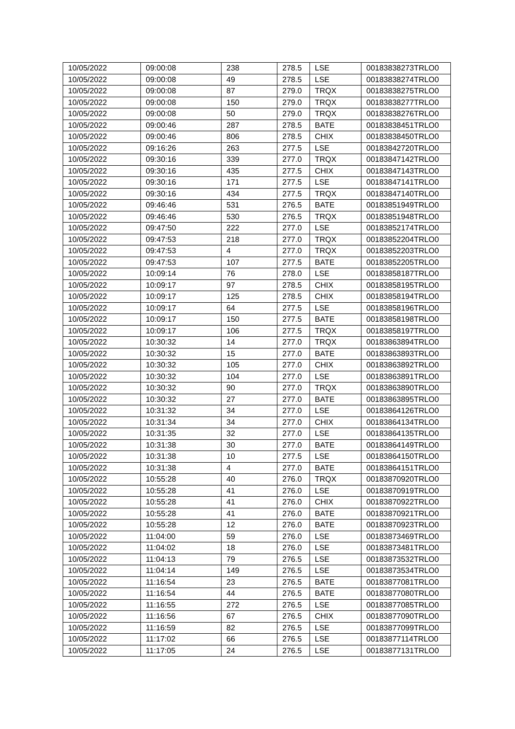| 10/05/2022 | 09:00:08 | 238 | 278.5 | LSE | 00183838273TRLO0 |
| 10/05/2022 | 09:00:08 | 49 | 278.5 | LSE | 00183838274TRLO0 |
| 10/05/2022 | 09:00:08 | 87 | 279.0 | TRQX | 00183838275TRLO0 |
| 10/05/2022 | 09:00:08 | 150 | 279.0 | TRQX | 00183838277TRLO0 |
| 10/05/2022 | 09:00:08 | 50 | 279.0 | TRQX | 00183838276TRLO0 |
| 10/05/2022 | 09:00:46 | 287 | 278.5 | BATE | 00183838451TRLO0 |
| 10/05/2022 | 09:00:46 | 806 | 278.5 | CHIX | 00183838450TRLO0 |
| 10/05/2022 | 09:16:26 | 263 | 277.5 | LSE | 00183842720TRLO0 |
| 10/05/2022 | 09:30:16 | 339 | 277.0 | TRQX | 00183847142TRLO0 |
| 10/05/2022 | 09:30:16 | 435 | 277.5 | CHIX | 00183847143TRLO0 |
| 10/05/2022 | 09:30:16 | 171 | 277.5 | LSE | 00183847141TRLO0 |
| 10/05/2022 | 09:30:16 | 434 | 277.5 | TRQX | 00183847140TRLO0 |
| 10/05/2022 | 09:46:46 | 531 | 276.5 | BATE | 00183851949TRLO0 |
| 10/05/2022 | 09:46:46 | 530 | 276.5 | TRQX | 00183851948TRLO0 |
| 10/05/2022 | 09:47:50 | 222 | 277.0 | LSE | 00183852174TRLO0 |
| 10/05/2022 | 09:47:53 | 218 | 277.0 | TRQX | 00183852204TRLO0 |
| 10/05/2022 | 09:47:53 | 4 | 277.0 | TRQX | 00183852203TRLO0 |
| 10/05/2022 | 09:47:53 | 107 | 277.5 | BATE | 00183852205TRLO0 |
| 10/05/2022 | 10:09:14 | 76 | 278.0 | LSE | 00183858187TRLO0 |
| 10/05/2022 | 10:09:17 | 97 | 278.5 | CHIX | 00183858195TRLO0 |
| 10/05/2022 | 10:09:17 | 125 | 278.5 | CHIX | 00183858194TRLO0 |
| 10/05/2022 | 10:09:17 | 64 | 277.5 | LSE | 00183858196TRLO0 |
| 10/05/2022 | 10:09:17 | 150 | 277.5 | BATE | 00183858198TRLO0 |
| 10/05/2022 | 10:09:17 | 106 | 277.5 | TRQX | 00183858197TRLO0 |
| 10/05/2022 | 10:30:32 | 14 | 277.0 | TRQX | 00183863894TRLO0 |
| 10/05/2022 | 10:30:32 | 15 | 277.0 | BATE | 00183863893TRLO0 |
| 10/05/2022 | 10:30:32 | 105 | 277.0 | CHIX | 00183863892TRLO0 |
| 10/05/2022 | 10:30:32 | 104 | 277.0 | LSE | 00183863891TRLO0 |
| 10/05/2022 | 10:30:32 | 90 | 277.0 | TRQX | 00183863890TRLO0 |
| 10/05/2022 | 10:30:32 | 27 | 277.0 | BATE | 00183863895TRLO0 |
| 10/05/2022 | 10:31:32 | 34 | 277.0 | LSE | 00183864126TRLO0 |
| 10/05/2022 | 10:31:34 | 34 | 277.0 | CHIX | 00183864134TRLO0 |
| 10/05/2022 | 10:31:35 | 32 | 277.0 | LSE | 00183864135TRLO0 |
| 10/05/2022 | 10:31:38 | 30 | 277.0 | BATE | 00183864149TRLO0 |
| 10/05/2022 | 10:31:38 | 10 | 277.5 | LSE | 00183864150TRLO0 |
| 10/05/2022 | 10:31:38 | 4 | 277.0 | BATE | 00183864151TRLO0 |
| 10/05/2022 | 10:55:28 | 40 | 276.0 | TRQX | 00183870920TRLO0 |
| 10/05/2022 | 10:55:28 | 41 | 276.0 | LSE | 00183870919TRLO0 |
| 10/05/2022 | 10:55:28 | 41 | 276.0 | CHIX | 00183870922TRLO0 |
| 10/05/2022 | 10:55:28 | 41 | 276.0 | BATE | 00183870921TRLO0 |
| 10/05/2022 | 10:55:28 | 12 | 276.0 | BATE | 00183870923TRLO0 |
| 10/05/2022 | 11:04:00 | 59 | 276.0 | LSE | 00183873469TRLO0 |
| 10/05/2022 | 11:04:02 | 18 | 276.0 | LSE | 00183873481TRLO0 |
| 10/05/2022 | 11:04:13 | 79 | 276.5 | LSE | 00183873532TRLO0 |
| 10/05/2022 | 11:04:14 | 149 | 276.5 | LSE | 00183873534TRLO0 |
| 10/05/2022 | 11:16:54 | 23 | 276.5 | BATE | 00183877081TRLO0 |
| 10/05/2022 | 11:16:54 | 44 | 276.5 | BATE | 00183877080TRLO0 |
| 10/05/2022 | 11:16:55 | 272 | 276.5 | LSE | 00183877085TRLO0 |
| 10/05/2022 | 11:16:56 | 67 | 276.5 | CHIX | 00183877090TRLO0 |
| 10/05/2022 | 11:16:59 | 82 | 276.5 | LSE | 00183877099TRLO0 |
| 10/05/2022 | 11:17:02 | 66 | 276.5 | LSE | 00183877114TRLO0 |
| 10/05/2022 | 11:17:05 | 24 | 276.5 | LSE | 00183877131TRLO0 |